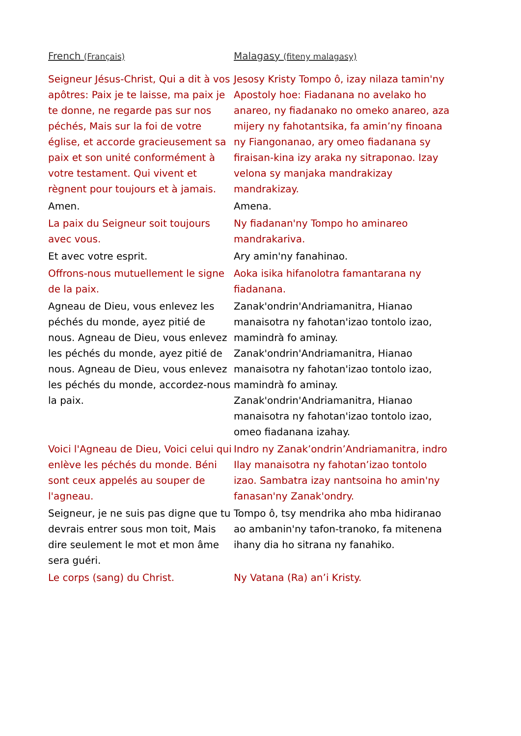| French (Français) | Malagasy (fiteny malagasy) |
| --- | --- |
| Seigneur Jésus-Christ, Qui a dit à vos apôtres: Paix je te laisse, ma paix je te donne, ne regarde pas sur nos péchés, Mais sur la foi de votre église, et accorde gracieusement sa paix et son unité conformément à votre testament. Qui vivent et règnent pour toujours et à jamais. | Jesosy Kristy Tompo ô, izay nilaza tamin'ny Apostoly hoe: Fiadanana no avelako ho anareo, ny fiadanako no omeko anareo, aza mijery ny fahotantsika, fa amin’ny finoana ny Fiangonanao, ary omeo fiadanana sy firaisan-kina izy araka ny sitraponao. Izay velona sy manjaka mandrakizay mandrakizay. |
| Amen. | Amena. |
| La paix du Seigneur soit toujours avec vous. | Ny fiadanan'ny Tompo ho aminareo mandrakariva. |
| Et avec votre esprit. | Ary amin'ny fanahinao. |
| Offrons-nous mutuellement le signe de la paix. | Aoka isika hifanolotra famantarana ny fiadanana. |
| Agneau de Dieu, vous enlevez les péchés du monde, ayez pitié de nous. Agneau de Dieu, vous enlevez les péchés du monde, ayez pitié de nous. Agneau de Dieu, vous enlevez les péchés du monde, accordez-nous la paix. | Zanak'ondrin'Andriamanitra, Hianao manaisotra ny fahotan'izao tontolo izao, mamindrà fo aminay. Zanak'ondrin'Andriamanitra, Hianao manaisotra ny fahotan'izao tontolo izao, mamindrà fo aminay. Zanak'ondrin'Andriamanitra, Hianao manaisotra ny fahotan'izao tontolo izao, omeo fiadanana izahay. |
| Voici l'Agneau de Dieu, Voici celui qui enlève les péchés du monde. Béni sont ceux appelés au souper de l'agneau. | Indro ny Zanak’ondrin’Andriamanitra, indro Ilay manaisotra ny fahotan’izao tontolo izao. Sambatra izay nantsoina ho amin'ny fanasan'ny Zanak'ondry. |
| Seigneur, je ne suis pas digne que tu devrais entrer sous mon toit, Mais dire seulement le mot et mon âme sera guéri. | Tompo ô, tsy mendrika aho mba hidiranao ao ambanin'ny tafon-tranoko, fa mitenena ihany dia ho sitrana ny fanahiko. |
| Le corps (sang) du Christ. | Ny Vatana (Ra) an’i Kristy. |